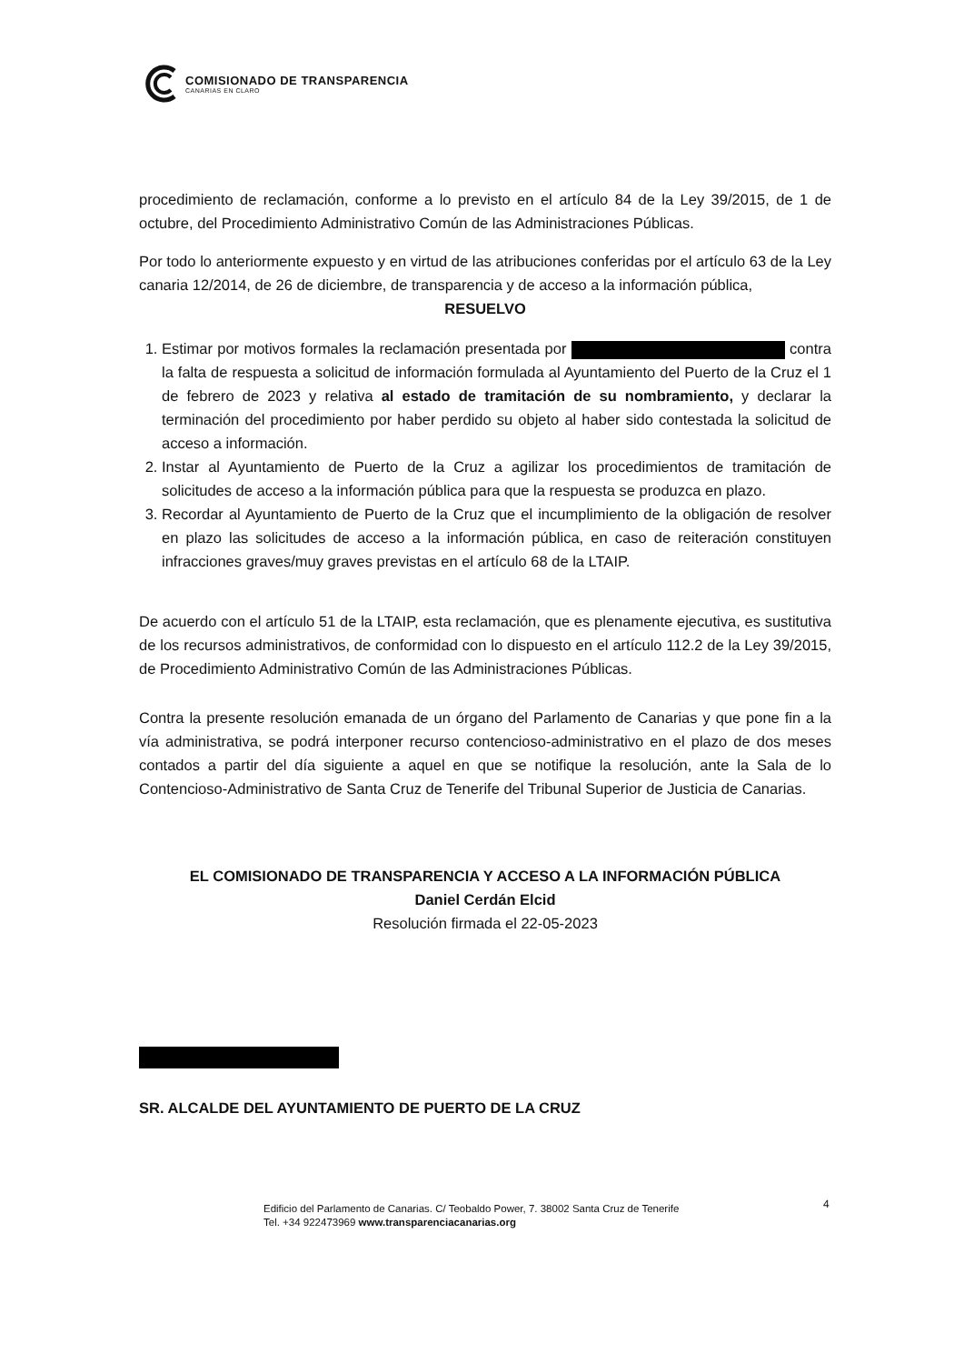COMISIONADO DE TRANSPARENCIA
CANARIAS EN CLARO
procedimiento de reclamación, conforme a lo previsto en el artículo 84 de la Ley 39/2015, de 1 de octubre, del Procedimiento Administrativo Común de las Administraciones Públicas.
Por todo lo anteriormente expuesto y en virtud de las atribuciones conferidas por el artículo 63 de la Ley canaria 12/2014, de 26 de diciembre, de transparencia y de acceso a la información pública,
RESUELVO
1. Estimar por motivos formales la reclamación presentada por contra la falta de respuesta a solicitud de información formulada al Ayuntamiento del Puerto de la Cruz el 1 de febrero de 2023 y relativa al estado de tramitación de su nombramiento, y declarar la terminación del procedimiento por haber perdido su objeto al haber sido contestada la solicitud de acceso a información.
2. Instar al Ayuntamiento de Puerto de la Cruz a agilizar los procedimientos de tramitación de solicitudes de acceso a la información pública para que la respuesta se produzca en plazo.
3. Recordar al Ayuntamiento de Puerto de la Cruz que el incumplimiento de la obligación de resolver en plazo las solicitudes de acceso a la información pública, en caso de reiteración constituyen infracciones graves/muy graves previstas en el artículo 68 de la LTAIP.
De acuerdo con el artículo 51 de la LTAIP, esta reclamación, que es plenamente ejecutiva, es sustitutiva de los recursos administrativos, de conformidad con lo dispuesto en el artículo 112.2 de la Ley 39/2015, de Procedimiento Administrativo Común de las Administraciones Públicas.
Contra la presente resolución emanada de un órgano del Parlamento de Canarias y que pone fin a la vía administrativa, se podrá interponer recurso contencioso-administrativo en el plazo de dos meses contados a partir del día siguiente a aquel en que se notifique la resolución, ante la Sala de lo Contencioso-Administrativo de Santa Cruz de Tenerife del Tribunal Superior de Justicia de Canarias.
EL COMISIONADO DE TRANSPARENCIA Y ACCESO A LA INFORMACIÓN PÚBLICA
Daniel Cerdán Elcid
Resolución firmada el 22-05-2023
SR. ALCALDE DEL AYUNTAMIENTO DE PUERTO DE LA CRUZ
Edificio del Parlamento de Canarias. C/ Teobaldo Power, 7. 38002 Santa Cruz de Tenerife
Tel. +34 922473969 www.transparenciacanarias.org
4